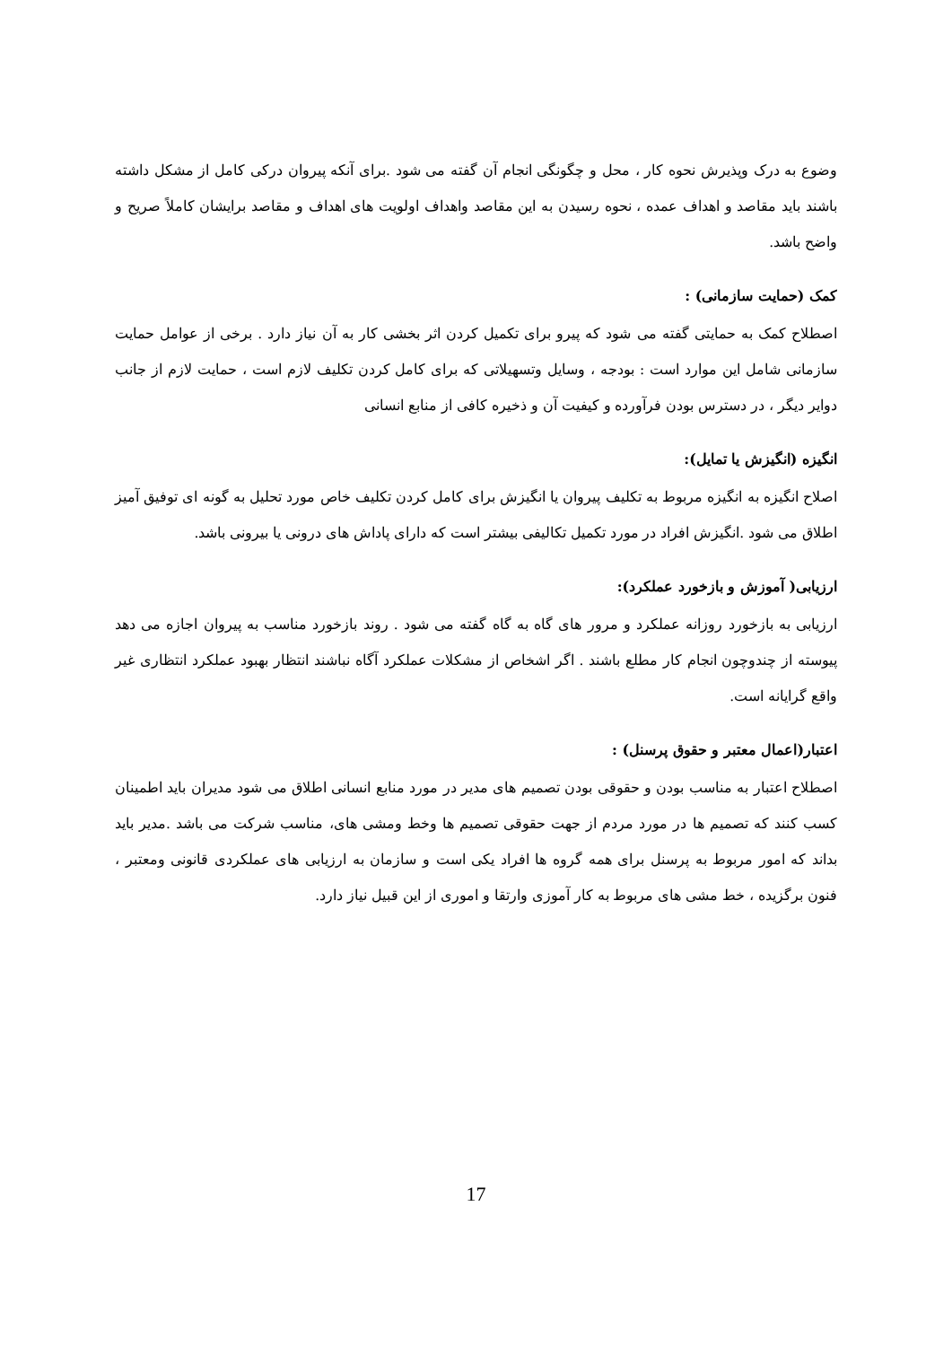وضوع به درک وپذیرش نحوه کار ، محل و چگونگی انجام آن گفته می شود .برای آنکه پیروان درکی کامل از مشکل داشته باشند باید مقاصد و اهداف عمده ، نحوه رسیدن به این مقاصد واهداف اولویت های اهداف و مقاصد برایشان کاملاً صریح و واضح باشد.
کمک (حمایت سازمانی) :
اصطلاح کمک به حمایتی گفته می شود که پیرو برای تکمیل کردن اثر بخشی کار به آن نیاز دارد . برخی از عوامل حمایت سازمانی شامل این موارد است : بودجه ، وسایل وتسهیلاتی که برای کامل کردن تکلیف لازم است ، حمایت لازم از جانب دوایر دیگر ، در دسترس بودن فرآورده و کیفیت آن و ذخیره کافی از منابع انسانی
انگیزه (انگیزش یا تمایل):
اصلاح انگیزه به انگیزه مربوط به تکلیف پیروان یا انگیزش برای کامل کردن تکلیف خاص مورد تحلیل به گونه ای توفیق آمیز اطلاق می شود .انگیزش افراد در مورد تکمیل تکالیفی بیشتر است که دارای پاداش های درونی یا بیرونی باشد.
ارزیابی( آموزش و بازخورد عملکرد):
ارزیابی به بازخورد روزانه عملکرد و مرور های گاه به گاه گفته می شود . روند بازخورد مناسب به پیروان اجازه می دهد پیوسته از چندوچون انجام کار مطلع باشند . اگر اشخاص از مشکلات عملکرد آگاه نباشند انتظار بهبود عملکرد انتظاری غیر واقع گرایانه است.
اعتبار(اعمال معتبر و حقوق پرسنل) :
اصطلاح اعتبار به مناسب بودن و حقوقی بودن تصمیم های مدیر در مورد منابع انسانی اطلاق می شود مدیران باید اطمینان کسب کنند که تصمیم ها در مورد مردم از جهت حقوقی تصمیم ها وخط ومشی های، مناسب شرکت می باشد .مدیر باید بداند که امور مربوط به پرسنل برای همه گروه ها افراد یکی است و سازمان به ارزیابی های عملکردی قانونی ومعتبر ، فنون برگزیده ، خط مشی های مربوط به کار آموزی وارتقا و اموری از این قبیل نیاز دارد.
17